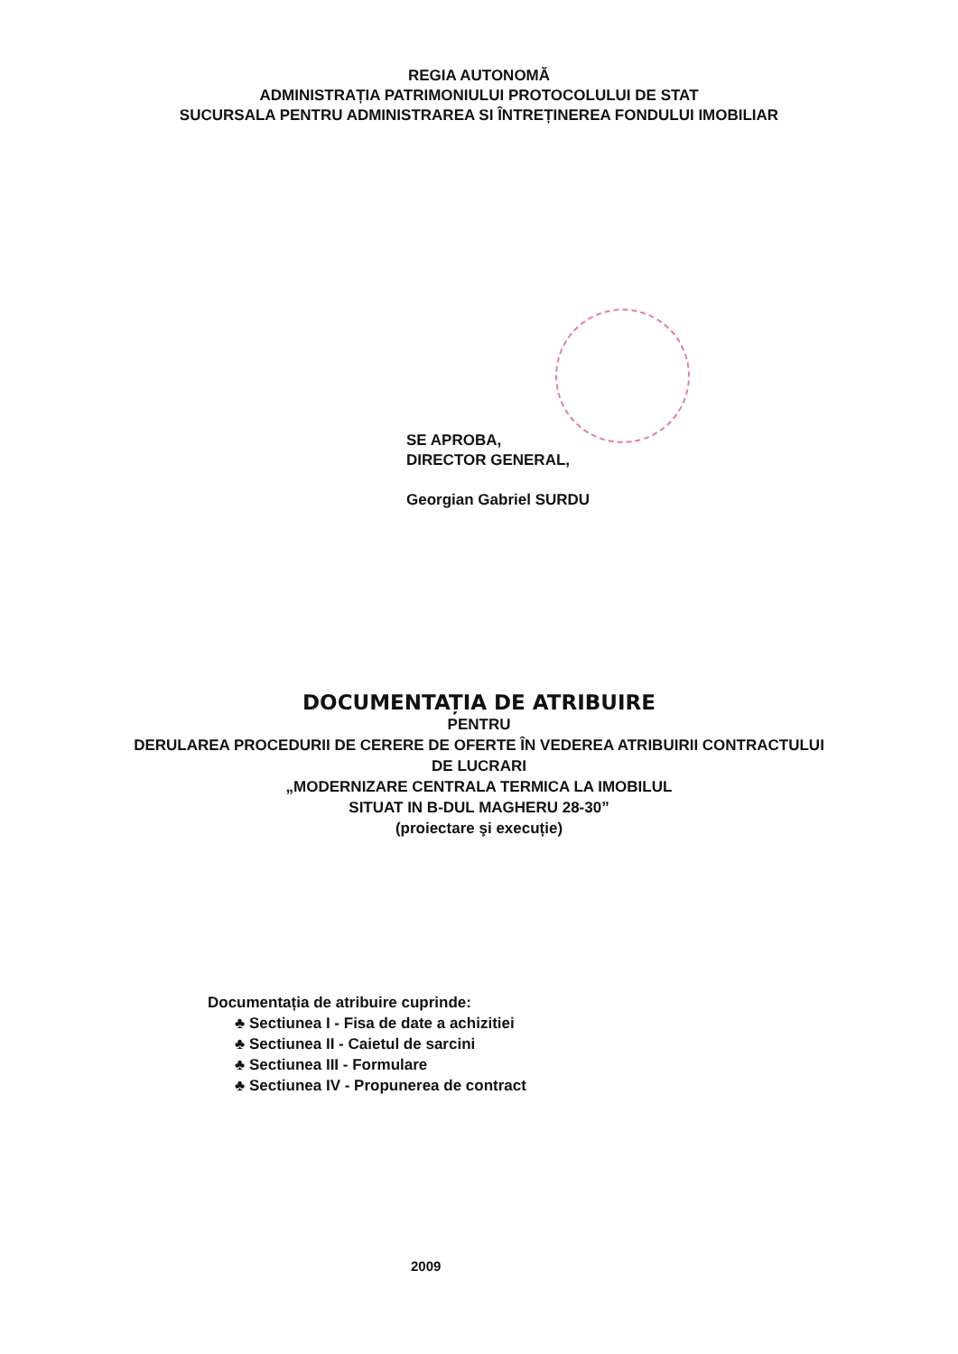REGIA AUTONOMĂ
ADMINISTRAȚIA PATRIMONIULUI PROTOCOLULUI DE STAT
SUCURSALA PENTRU ADMINISTRAREA SI ÎNTREȚINEREA FONDULUI IMOBILIAR
SE APROBA,
DIRECTOR GENERAL,
Georgian Gabriel SURDU
DOCUMENTAȚIA DE ATRIBUIRE
PENTRU
DERULAREA PROCEDURII DE CERERE DE OFERTE ÎN VEDEREA ATRIBUIRII CONTRACTULUI
DE LUCRARI
„MODERNIZARE CENTRALA TERMICA LA IMOBILUL
SITUAT IN B-DUL MAGHERU 28-30”
(proiectare şi execuție)
Documentația de atribuire cuprinde:
♣ Sectiunea I - Fisa de date a achizitiei
♣ Sectiunea II - Caietul de sarcini
♣ Sectiunea III - Formulare
♣ Sectiunea IV - Propunerea de contract
2009